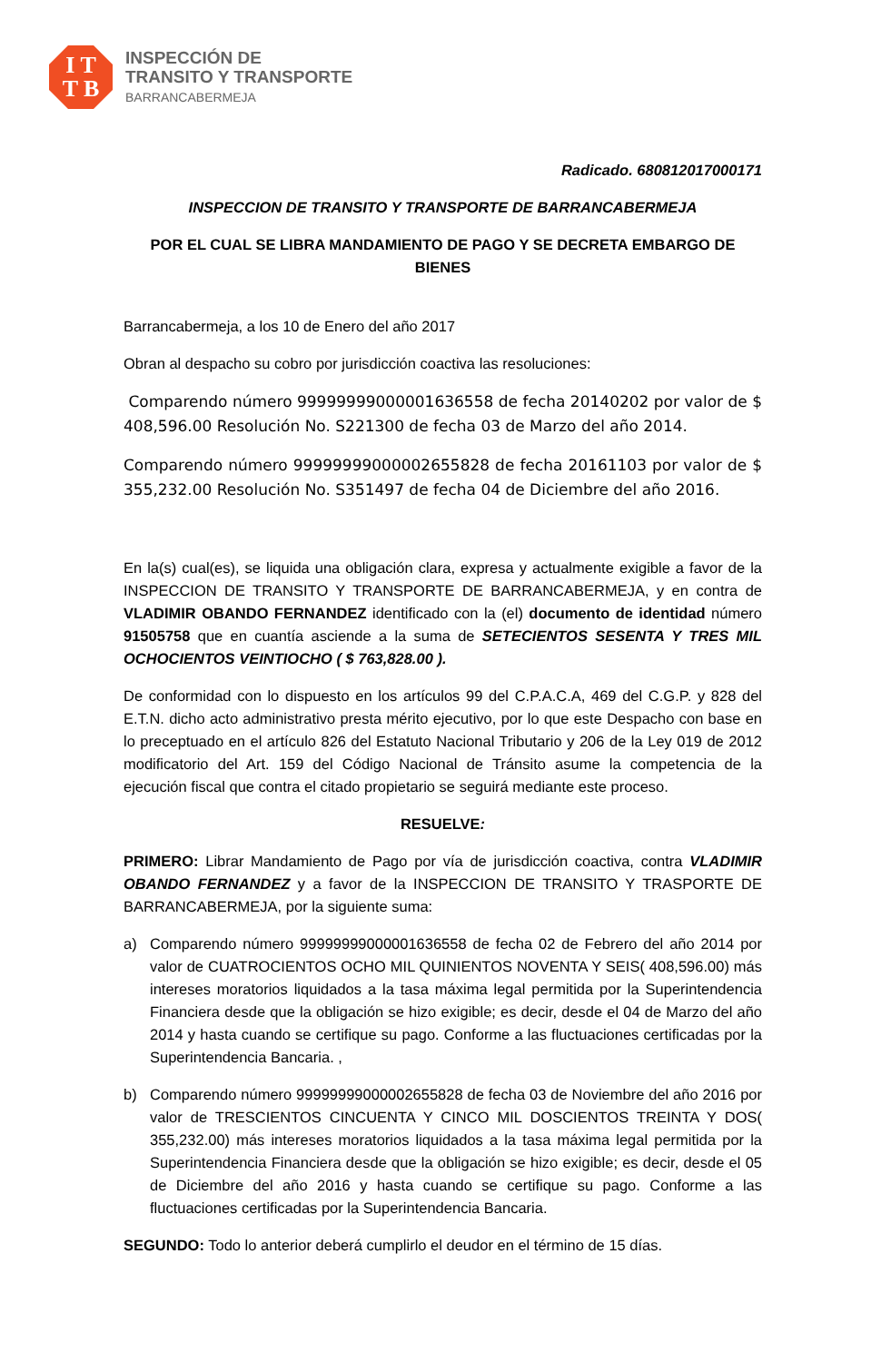I T
T B
INSPECCIÓN DE
TRANSITO Y TRANSPORTE
BARRANCABERMEJA
Radicado. 680812017000171
INSPECCION DE TRANSITO Y TRANSPORTE DE BARRANCABERMEJA
POR EL CUAL SE LIBRA MANDAMIENTO DE PAGO Y SE DECRETA EMBARGO DE BIENES
Barrancabermeja, a los 10 de Enero del año 2017
Obran al despacho su cobro por jurisdicción coactiva las resoluciones:
Comparendo número 99999999000001636558 de fecha 20140202 por valor de $ 408,596.00 Resolución No. S221300 de fecha 03 de Marzo del año 2014.
Comparendo número 99999999000002655828 de fecha 20161103 por valor de $ 355,232.00 Resolución No. S351497 de fecha 04 de Diciembre del año 2016.
En la(s) cual(es), se liquida una obligación clara, expresa y actualmente exigible a favor de la INSPECCION DE TRANSITO Y TRANSPORTE DE BARRANCABERMEJA, y en contra de VLADIMIR OBANDO FERNANDEZ identificado con la (el) documento de identidad número 91505758 que en cuantía asciende a la suma de SETECIENTOS SESENTA Y TRES MIL OCHOCIENTOS VEINTIOCHO ( $ 763,828.00 ).
De conformidad con lo dispuesto en los artículos 99 del C.P.A.C.A, 469 del C.G.P. y 828 del E.T.N. dicho acto administrativo presta mérito ejecutivo, por lo que este Despacho con base en lo preceptuado en el artículo 826 del Estatuto Nacional Tributario y 206 de la Ley 019 de 2012 modificatorio del Art. 159 del Código Nacional de Tránsito asume la competencia de la ejecución fiscal que contra el citado propietario se seguirá mediante este proceso.
RESUELVE:
PRIMERO: Librar Mandamiento de Pago por vía de jurisdicción coactiva, contra VLADIMIR OBANDO FERNANDEZ y a favor de la INSPECCION DE TRANSITO Y TRASPORTE DE BARRANCABERMEJA, por la siguiente suma:
a) Comparendo número 99999999000001636558 de fecha 02 de Febrero del año 2014 por valor de CUATROCIENTOS OCHO MIL QUINIENTOS NOVENTA Y SEIS( 408,596.00) más intereses moratorios liquidados a la tasa máxima legal permitida por la Superintendencia Financiera desde que la obligación se hizo exigible; es decir, desde el 04 de Marzo del año 2014 y hasta cuando se certifique su pago. Conforme a las fluctuaciones certificadas por la Superintendencia Bancaria. ,
b) Comparendo número 99999999000002655828 de fecha 03 de Noviembre del año 2016 por valor de TRESCIENTOS CINCUENTA Y CINCO MIL DOSCIENTOS TREINTA Y DOS( 355,232.00) más intereses moratorios liquidados a la tasa máxima legal permitida por la Superintendencia Financiera desde que la obligación se hizo exigible; es decir, desde el 05 de Diciembre del año 2016 y hasta cuando se certifique su pago. Conforme a las fluctuaciones certificadas por la Superintendencia Bancaria.
SEGUNDO: Todo lo anterior deberá cumplirlo el deudor en el término de 15 días.